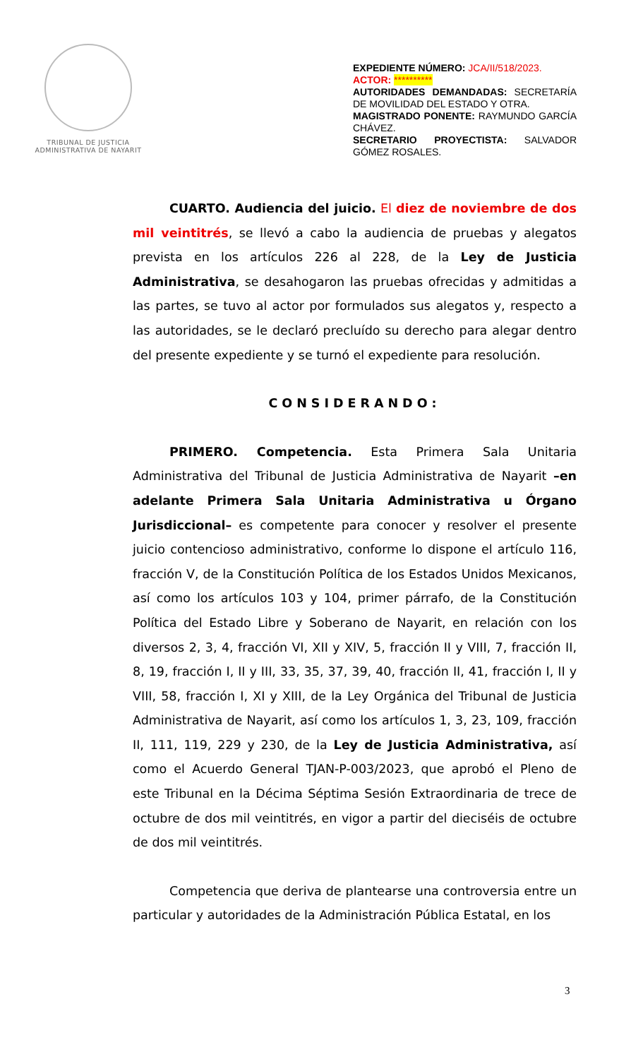TRIBUNAL DE JUSTICIA
ADMINISTRATIVA DE NAYARIT
EXPEDIENTE NÚMERO: JCA/II/518/2023.
ACTOR: **********
AUTORIDADES DEMANDADAS: SECRETARÍA DE MOVILIDAD DEL ESTADO Y OTRA.
MAGISTRADO PONENTE: RAYMUNDO GARCÍA CHÁVEZ.
SECRETARIO PROYECTISTA: SALVADOR GÓMEZ ROSALES.
CUARTO. Audiencia del juicio. El diez de noviembre de dos mil veintitrés, se llevó a cabo la audiencia de pruebas y alegatos prevista en los artículos 226 al 228, de la Ley de Justicia Administrativa, se desahogaron las pruebas ofrecidas y admitidas a las partes, se tuvo al actor por formulados sus alegatos y, respecto a las autoridades, se le declaró precluído su derecho para alegar dentro del presente expediente y se turnó el expediente para resolución.
CONSIDERANDO:
PRIMERO. Competencia. Esta Primera Sala Unitaria Administrativa del Tribunal de Justicia Administrativa de Nayarit –en adelante Primera Sala Unitaria Administrativa u Órgano Jurisdiccional– es competente para conocer y resolver el presente juicio contencioso administrativo, conforme lo dispone el artículo 116, fracción V, de la Constitución Política de los Estados Unidos Mexicanos, así como los artículos 103 y 104, primer párrafo, de la Constitución Política del Estado Libre y Soberano de Nayarit, en relación con los diversos 2, 3, 4, fracción VI, XII y XIV, 5, fracción II y VIII, 7, fracción II, 8, 19, fracción I, II y III, 33, 35, 37, 39, 40, fracción II, 41, fracción I, II y VIII, 58, fracción I, XI y XIII, de la Ley Orgánica del Tribunal de Justicia Administrativa de Nayarit, así como los artículos 1, 3, 23, 109, fracción II, 111, 119, 229 y 230, de la Ley de Justicia Administrativa, así como el Acuerdo General TJAN-P-003/2023, que aprobó el Pleno de este Tribunal en la Décima Séptima Sesión Extraordinaria de trece de octubre de dos mil veintitrés, en vigor a partir del dieciséis de octubre de dos mil veintitrés.
Competencia que deriva de plantearse una controversia entre un particular y autoridades de la Administración Pública Estatal, en los
3